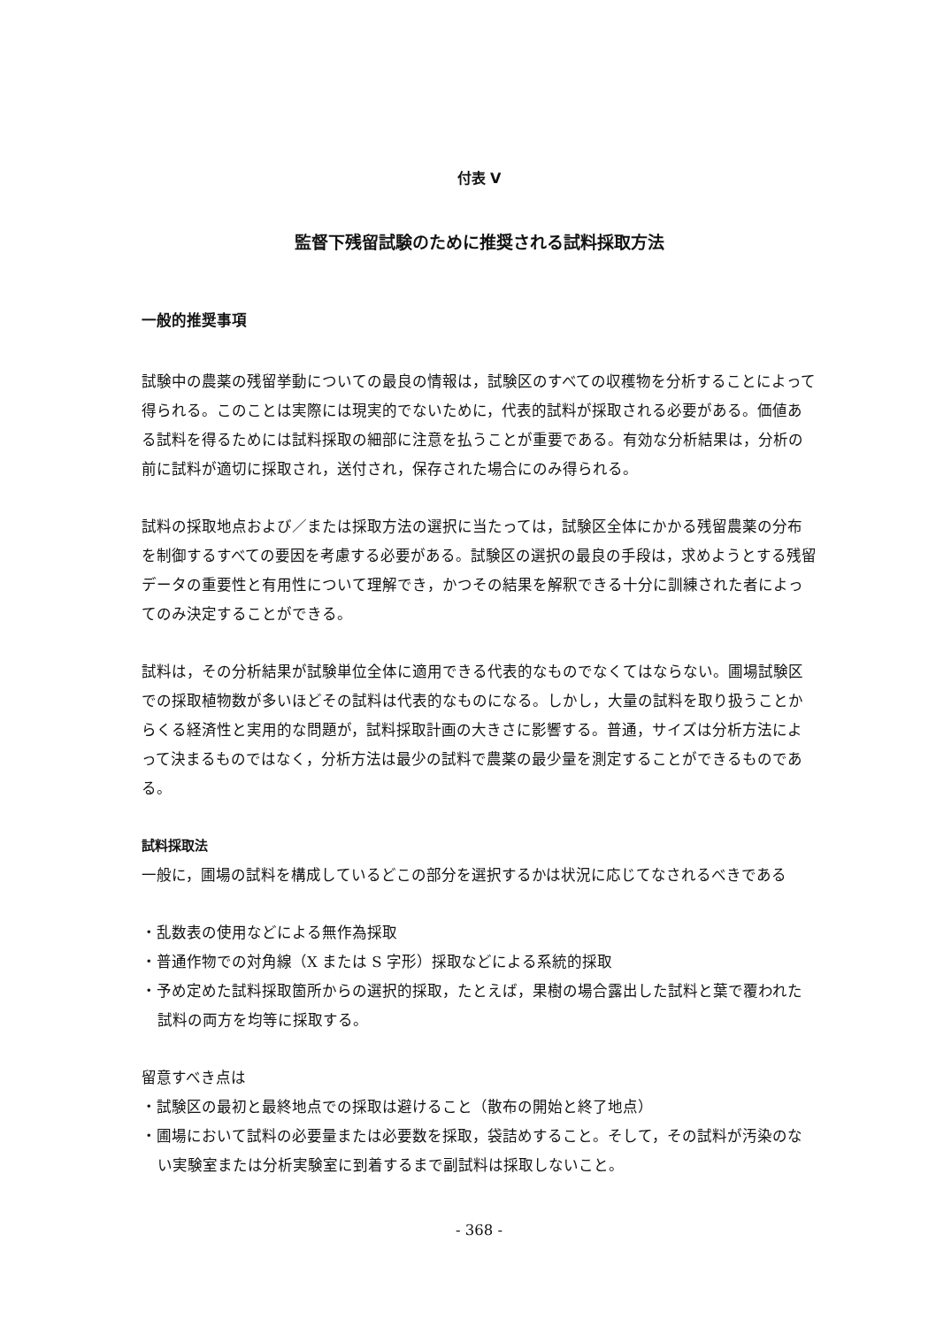付表 V
監督下残留試験のために推奨される試料採取方法
一般的推奨事項
試験中の農薬の残留挙動についての最良の情報は，試験区のすべての収穫物を分析することによって得られる。このことは実際には現実的でないために，代表的試料が採取される必要がある。価値ある試料を得るためには試料採取の細部に注意を払うことが重要である。有効な分析結果は，分析の前に試料が適切に採取され，送付され，保存された場合にのみ得られる。
試料の採取地点および／または採取方法の選択に当たっては，試験区全体にかかる残留農薬の分布を制御するすべての要因を考慮する必要がある。試験区の選択の最良の手段は，求めようとする残留データの重要性と有用性について理解でき，かつその結果を解釈できる十分に訓練された者によってのみ決定することができる。
試料は，その分析結果が試験単位全体に適用できる代表的なものでなくてはならない。圃場試験区での採取植物数が多いほどその試料は代表的なものになる。しかし，大量の試料を取り扱うことからくる経済性と実用的な問題が，試料採取計画の大きさに影響する。普通，サイズは分析方法によって決まるものではなく，分析方法は最少の試料で農薬の最少量を測定することができるものである。
試料採取法
一般に，圃場の試料を構成しているどこの部分を選択するかは状況に応じてなされるべきである
・乱数表の使用などによる無作為採取
・普通作物での対角線（X または S 字形）採取などによる系統的採取
・予め定めた試料採取箇所からの選択的採取，たとえば，果樹の場合露出した試料と葉で覆われた試料の両方を均等に採取する。
留意すべき点は
・試験区の最初と最終地点での採取は避けること（散布の開始と終了地点）
・圃場において試料の必要量または必要数を採取，袋詰めすること。そして，その試料が汚染のない実験室または分析実験室に到着するまで副試料は採取しないこと。
- 368 -